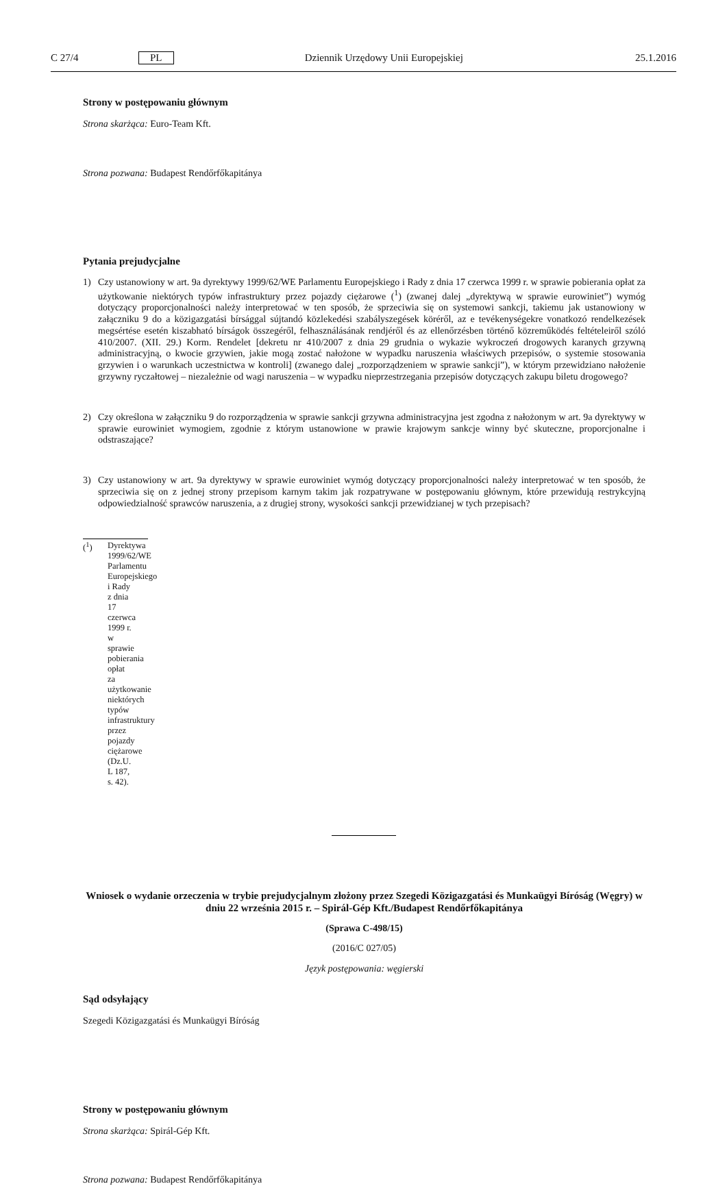C 27/4 PL Dziennik Urzędowy Unii Europejskiej 25.1.2016
Strony w postępowaniu głównym
Strona skarżąca: Euro-Team Kft.
Strona pozwana: Budapest Rendőrfőkapitánya
Pytania prejudycjalne
1) Czy ustanowiony w art. 9a dyrektywy 1999/62/WE Parlamentu Europejskiego i Rady z dnia 17 czerwca 1999 r. w sprawie pobierania opłat za użytkowanie niektórych typów infrastruktury przez pojazdy ciężarowe (<sup>1</sup>) (zwanej dalej „dyrektywą w sprawie eurowiniet”) wymóg dotyczący proporcjonalności należy interpretować w ten sposób, że sprzeciwia się on systemowi sankcji, takiemu jak ustanowiony w załączniku 9 do a közigazgatási bírsággal sújtandó közlekedési szabályszegések köréről, az e tevékenységekre vonatkozó rendelkezések megsértése esetén kiszabható bírságok összegéről, felhasználásának rendjéről és az ellenőrzésben történő közreműködés feltételeiről szóló 410/2007. (XII. 29.) Korm. Rendelet [dekretu nr 410/2007 z dnia 29 grudnia o wykazie wykroczeń drogowych karanych grzywną administracyjną, o kwocie grzywien, jakie mogą zostać nałożone w wypadku naruszenia właściwych przepisów, o systemie stosowania grzywien i o warunkach uczestnictwa w kontroli] (zwanego dalej „rozporządzeniem w sprawie sankcji”), w którym przewidziano nałożenie grzywny ryczałtowej – niezależnie od wagi naruszenia – w wypadku nieprzestrzegania przepisów dotyczących zakupu biletu drogowego?
2) Czy określona w załączniku 9 do rozporządzenia w sprawie sankcji grzywna administracyjna jest zgodna z nałożonym w art. 9a dyrektywy w sprawie eurowiniet wymogiem, zgodnie z którym ustanowione w prawie krajowym sankcje winny być skuteczne, proporcjonalne i odstraszające?
3) Czy ustanowiony w art. 9a dyrektywy w sprawie eurowiniet wymóg dotyczący proporcjonalności należy interpretować w ten sposób, że sprzeciwia się on z jednej strony przepisom karnym takim jak rozpatrywane w postępowaniu głównym, które przewidują restrykcyjną odpowiedzialność sprawców naruszenia, a z drugiej strony, wysokości sankcji przewidzianej w tych przepisach?
(<sup>1</sup>) Dyrektywa 1999/62/WE Parlamentu Europejskiego i Rady z dnia 17 czerwca 1999 r. w sprawie pobierania opłat za użytkowanie niektórych typów infrastruktury przez pojazdy ciężarowe (Dz.U. L 187, s. 42).
Wniosek o wydanie orzeczenia w trybie prejudycjalnym złożony przez Szegedi Közigazgatási és Munkaügyi Bíróság (Węgry) w dniu 22 września 2015 r. – Spirál-Gép Kft./Budapest Rendőrfőkapitánya
(Sprawa C-498/15)
(2016/C 027/05)
Język postępowania: węgierski
Sąd odsyłający
Szegedi Közigazgatási és Munkaügyi Bíróság
Strony w postępowaniu głównym
Strona skarżąca: Spirál-Gép Kft.
Strona pozwana: Budapest Rendőrfőkapitánya